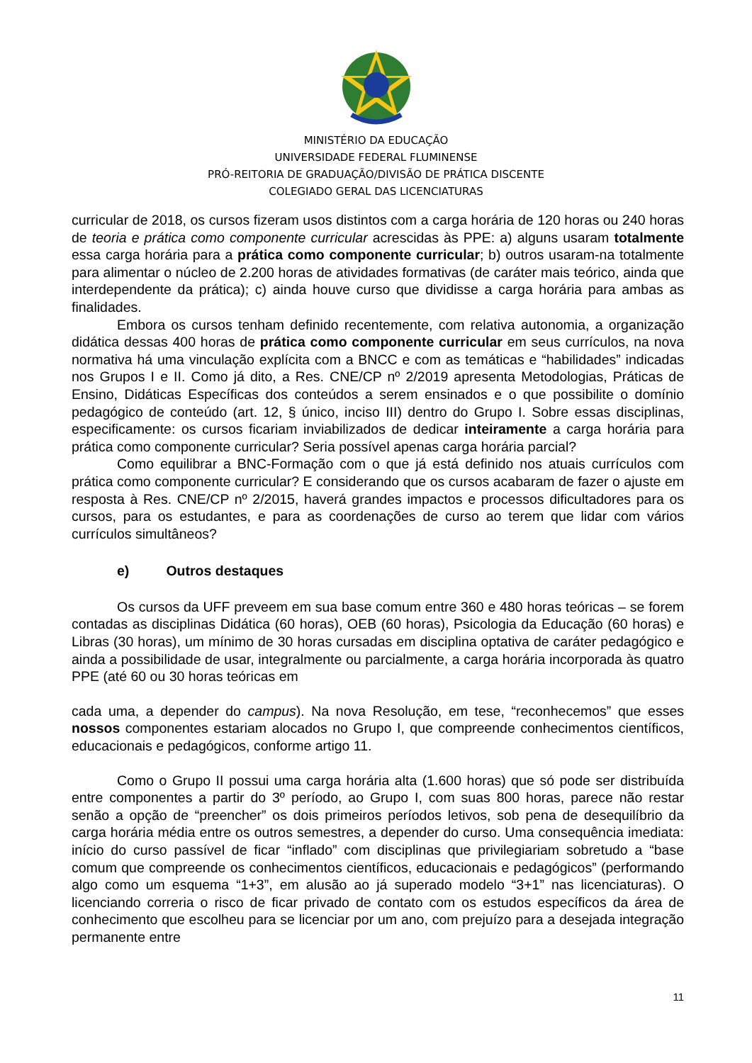MINISTÉRIO DA EDUCAÇÃO
UNIVERSIDADE FEDERAL FLUMINENSE
PRÓ-REITORIA DE GRADUAÇÃO/DIVISÃO DE PRÁTICA DISCENTE
COLEGIADO GERAL DAS LICENCIATURAS
curricular de 2018, os cursos fizeram usos distintos com a carga horária de 120 horas ou 240 horas de teoria e prática como componente curricular acrescidas às PPE: a) alguns usaram totalmente essa carga horária para a prática como componente curricular; b) outros usaram-na totalmente para alimentar o núcleo de 2.200 horas de atividades formativas (de caráter mais teórico, ainda que interdependente da prática); c) ainda houve curso que dividisse a carga horária para ambas as finalidades.
Embora os cursos tenham definido recentemente, com relativa autonomia, a organização didática dessas 400 horas de prática como componente curricular em seus currículos, na nova normativa há uma vinculação explícita com a BNCC e com as temáticas e “habilidades” indicadas nos Grupos I e II. Como já dito, a Res. CNE/CP nº 2/2019 apresenta Metodologias, Práticas de Ensino, Didáticas Específicas dos conteúdos a serem ensinados e o que possibilite o domínio pedagógico de conteúdo (art. 12, § único, inciso III) dentro do Grupo I. Sobre essas disciplinas, especificamente: os cursos ficariam inviabilizados de dedicar inteiramente a carga horária para prática como componente curricular? Seria possível apenas carga horária parcial?
Como equilibrar a BNC-Formação com o que já está definido nos atuais currículos com prática como componente curricular? E considerando que os cursos acabaram de fazer o ajuste em resposta à Res. CNE/CP nº 2/2015, haverá grandes impactos e processos dificultadores para os cursos, para os estudantes, e para as coordenações de curso ao terem que lidar com vários currículos simultâneos?
e) Outros destaques
Os cursos da UFF preveem em sua base comum entre 360 e 480 horas teóricas – se forem contadas as disciplinas Didática (60 horas), OEB (60 horas), Psicologia da Educação (60 horas) e Libras (30 horas), um mínimo de 30 horas cursadas em disciplina optativa de caráter pedagógico e ainda a possibilidade de usar, integralmente ou parcialmente, a carga horária incorporada às quatro PPE (até 60 ou 30 horas teóricas em
cada uma, a depender do campus). Na nova Resolução, em tese, “reconhecemos” que esses nossos componentes estariam alocados no Grupo I, que compreende conhecimentos científicos, educacionais e pedagógicos, conforme artigo 11.
Como o Grupo II possui uma carga horária alta (1.600 horas) que só pode ser distribuída entre componentes a partir do 3º período, ao Grupo I, com suas 800 horas, parece não restar senão a opção de “preencher” os dois primeiros períodos letivos, sob pena de desequilíbrio da carga horária média entre os outros semestres, a depender do curso. Uma consequência imediata: início do curso passível de ficar “inflado” com disciplinas que privilegiariam sobretudo a “base comum que compreende os conhecimentos científicos, educacionais e pedagógicos” (performando algo como um esquema “1+3”, em alusão ao já superado modelo “3+1” nas licenciaturas). O licenciando correria o risco de ficar privado de contato com os estudos específicos da área de conhecimento que escolheu para se licenciar por um ano, com prejuízo para a desejada integração permanente entre
11